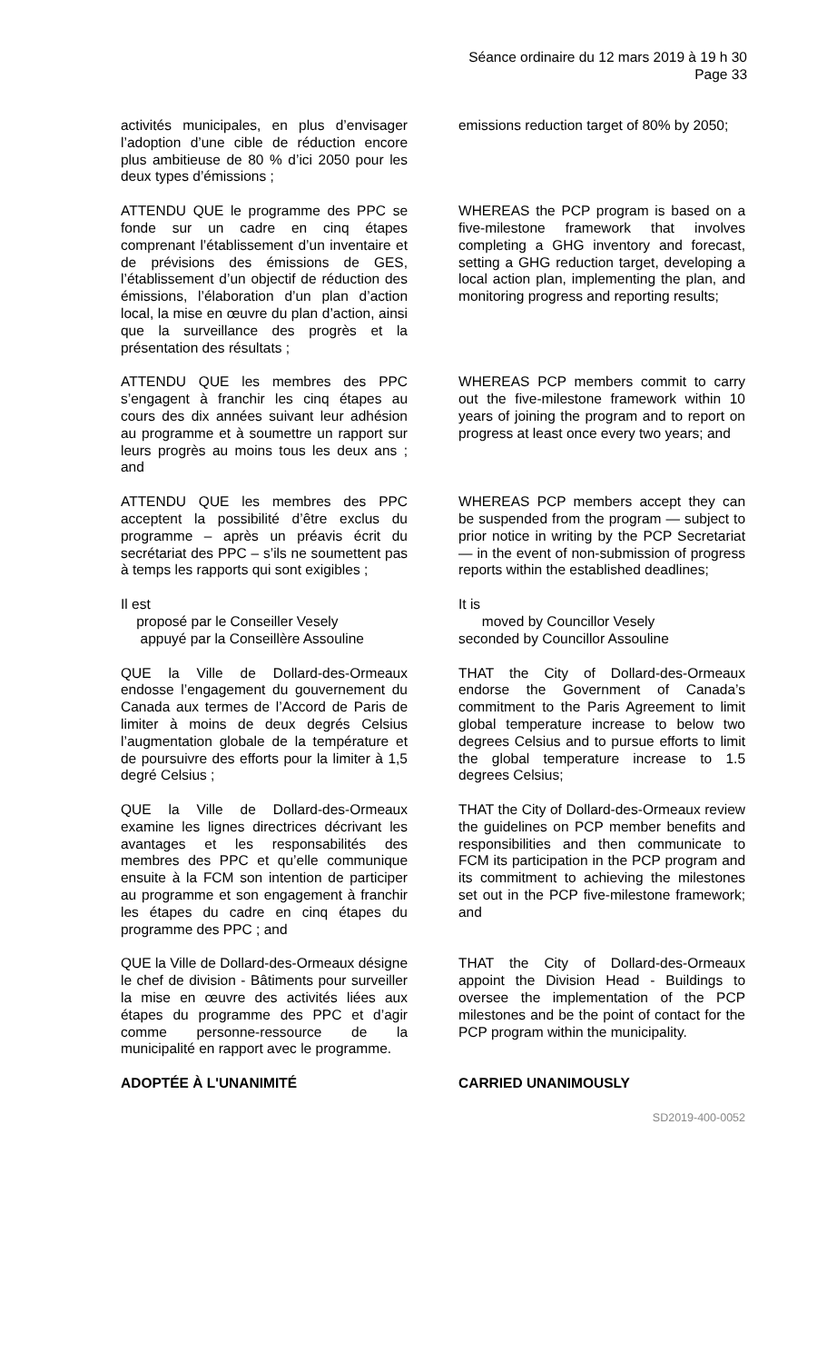Séance ordinaire du 12 mars 2019 à 19 h 30
Page 33
activités municipales, en plus d’envisager l’adoption d’une cible de réduction encore plus ambitieuse de 80 % d’ici 2050 pour les deux types d’émissions ;
emissions reduction target of 80% by 2050;
ATTENDU QUE le programme des PPC se fonde sur un cadre en cinq étapes comprenant l’établissement d’un inventaire et de prévisions des émissions de GES, l’établissement d’un objectif de réduction des émissions, l’élaboration d’un plan d’action local, la mise en œuvre du plan d’action, ainsi que la surveillance des progrès et la présentation des résultats ;
WHEREAS the PCP program is based on a five-milestone framework that involves completing a GHG inventory and forecast, setting a GHG reduction target, developing a local action plan, implementing the plan, and monitoring progress and reporting results;
ATTENDU QUE les membres des PPC s’engagent à franchir les cinq étapes au cours des dix années suivant leur adhésion au programme et à soumettre un rapport sur leurs progrès au moins tous les deux ans ; and
WHEREAS PCP members commit to carry out the five-milestone framework within 10 years of joining the program and to report on progress at least once every two years; and
ATTENDU QUE les membres des PPC acceptent la possibilité d’être exclus du programme – après un préavis écrit du secrétariat des PPC – s’ils ne soumettent pas à temps les rapports qui sont exigibles ;
WHEREAS PCP members accept they can be suspended from the program — subject to prior notice in writing by the PCP Secretariat — in the event of non-submission of progress reports within the established deadlines;
Il est
proposé par le Conseiller Vesely
appuyé par la Conseillère Assouline
It is
moved by Councillor Vesely
seconded by Councillor Assouline
QUE la Ville de Dollard-des-Ormeaux endosse l’engagement du gouvernement du Canada aux termes de l’Accord de Paris de limiter à moins de deux degrés Celsius l’augmentation globale de la température et de poursuivre des efforts pour la limiter à 1,5 degré Celsius ;
THAT the City of Dollard-des-Ormeaux endorse the Government of Canada’s commitment to the Paris Agreement to limit global temperature increase to below two degrees Celsius and to pursue efforts to limit the global temperature increase to 1.5 degrees Celsius;
QUE la Ville de Dollard-des-Ormeaux examine les lignes directrices décrivant les avantages et les responsabilités des membres des PPC et qu’elle communique ensuite à la FCM son intention de participer au programme et son engagement à franchir les étapes du cadre en cinq étapes du programme des PPC ; and
THAT the City of Dollard-des-Ormeaux review the guidelines on PCP member benefits and responsibilities and then communicate to FCM its participation in the PCP program and its commitment to achieving the milestones set out in the PCP five-milestone framework; and
QUE la Ville de Dollard-des-Ormeaux désigne le chef de division - Bâtiments pour surveiller la mise en œuvre des activités liées aux étapes du programme des PPC et d’agir comme personne-ressource de la municipalité en rapport avec le programme.
THAT the City of Dollard-des-Ormeaux appoint the Division Head - Buildings to oversee the implementation of the PCP milestones and be the point of contact for the PCP program within the municipality.
ADOPTÉE À L'UNANIMITÉ CARRIED UNANIMOUSLY
SD2019-400-0052